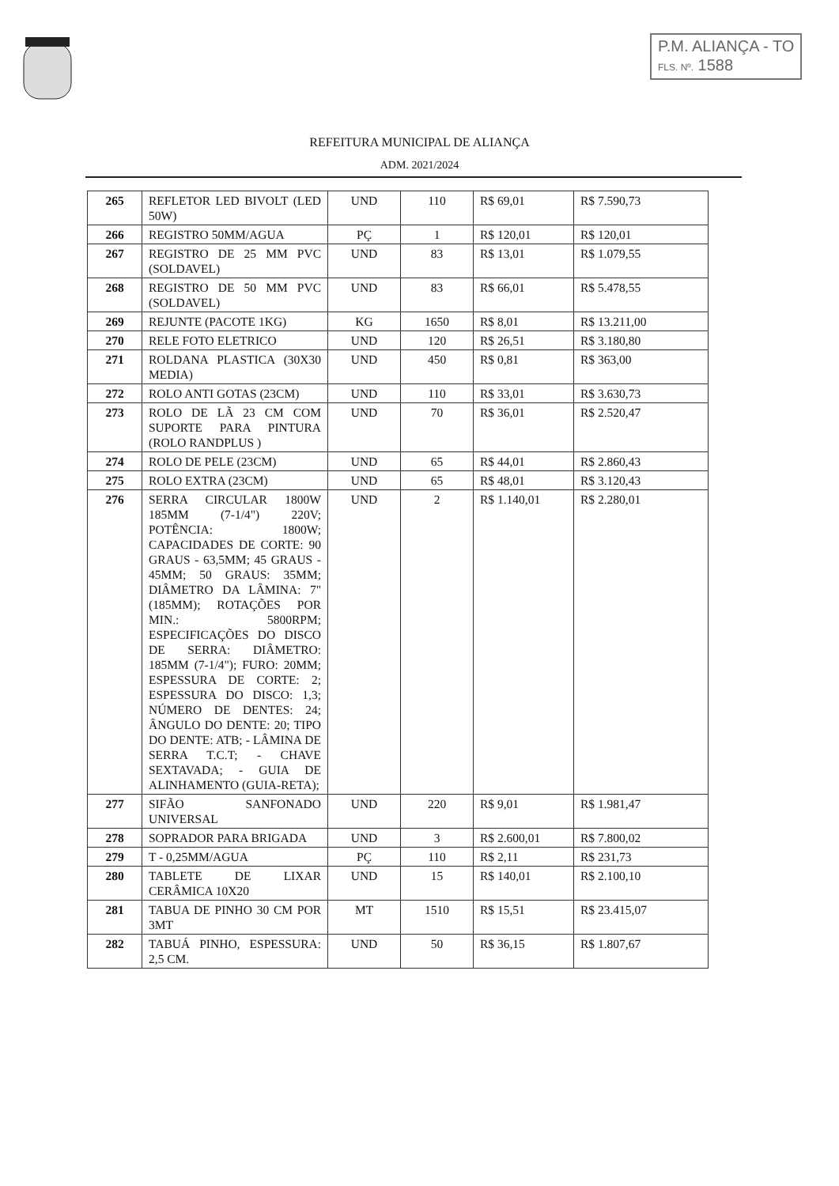P.M. ALIANÇA - TO
FLS. Nº. 1588
REFEITURA MUNICIPAL DE ALIANÇA
ADM. 2021/2024
| 265 | REFLETOR LED BIVOLT (LED 50W) | UND | 110 | R$ 69,01 | R$ 7.590,73 |
| 266 | REGISTRO 50MM/AGUA | PÇ | 1 | R$ 120,01 | R$ 120,01 |
| 267 | REGISTRO DE 25 MM PVC (SOLDAVEL) | UND | 83 | R$ 13,01 | R$ 1.079,55 |
| 268 | REGISTRO DE 50 MM PVC (SOLDAVEL) | UND | 83 | R$ 66,01 | R$ 5.478,55 |
| 269 | REJUNTE (PACOTE 1KG) | KG | 1650 | R$ 8,01 | R$ 13.211,00 |
| 270 | RELE FOTO ELETRICO | UND | 120 | R$ 26,51 | R$ 3.180,80 |
| 271 | ROLDANA PLASTICA (30X30 MEDIA) | UND | 450 | R$ 0,81 | R$ 363,00 |
| 272 | ROLO ANTI GOTAS (23CM) | UND | 110 | R$ 33,01 | R$ 3.630,73 |
| 273 | ROLO DE LÃ 23 CM COM SUPORTE PARA PINTURA (ROLO RANDPLUS ) | UND | 70 | R$ 36,01 | R$ 2.520,47 |
| 274 | ROLO DE PELE (23CM) | UND | 65 | R$ 44,01 | R$ 2.860,43 |
| 275 | ROLO EXTRA (23CM) | UND | 65 | R$ 48,01 | R$ 3.120,43 |
| 276 | SERRA CIRCULAR 1800W 185MM (7-1/4") 220V; POTÊNCIA: 1800W; CAPACIDADES DE CORTE: 90 GRAUS - 63,5MM; 45 GRAUS - 45MM; 50 GRAUS: 35MM; DIÂMETRO DA LÂMINA: 7" (185MM); ROTAÇÕES POR MIN.: 5800RPM; ESPECIFICAÇÕES DO DISCO DE SERRA: DIÂMETRO: 185MM (7-1/4"); FURO: 20MM; ESPESSURA DE CORTE: 2; ESPESSURA DO DISCO: 1,3; NÚMERO DE DENTES: 24; ÂNGULO DO DENTE: 20; TIPO DO DENTE: ATB; - LÂMINA DE SERRA T.C.T; - CHAVE SEXTAVADA; - GUIA DE ALINHAMENTO (GUIA-RETA); | UND | 2 | R$ 1.140,01 | R$ 2.280,01 |
| 277 | SIFÃO SANFONADO UNIVERSAL | UND | 220 | R$ 9,01 | R$ 1.981,47 |
| 278 | SOPRADOR PARA BRIGADA | UND | 3 | R$ 2.600,01 | R$ 7.800,02 |
| 279 | T - 0,25MM/AGUA | PÇ | 110 | R$ 2,11 | R$ 231,73 |
| 280 | TABLETE DE LIXAR CERÂMICA 10X20 | UND | 15 | R$ 140,01 | R$ 2.100,10 |
| 281 | TABUA DE PINHO 30 CM POR 3MT | MT | 1510 | R$ 15,51 | R$ 23.415,07 |
| 282 | TABUÁ PINHO, ESPESSURA: 2,5 CM. | UND | 50 | R$ 36,15 | R$ 1.807,67 |